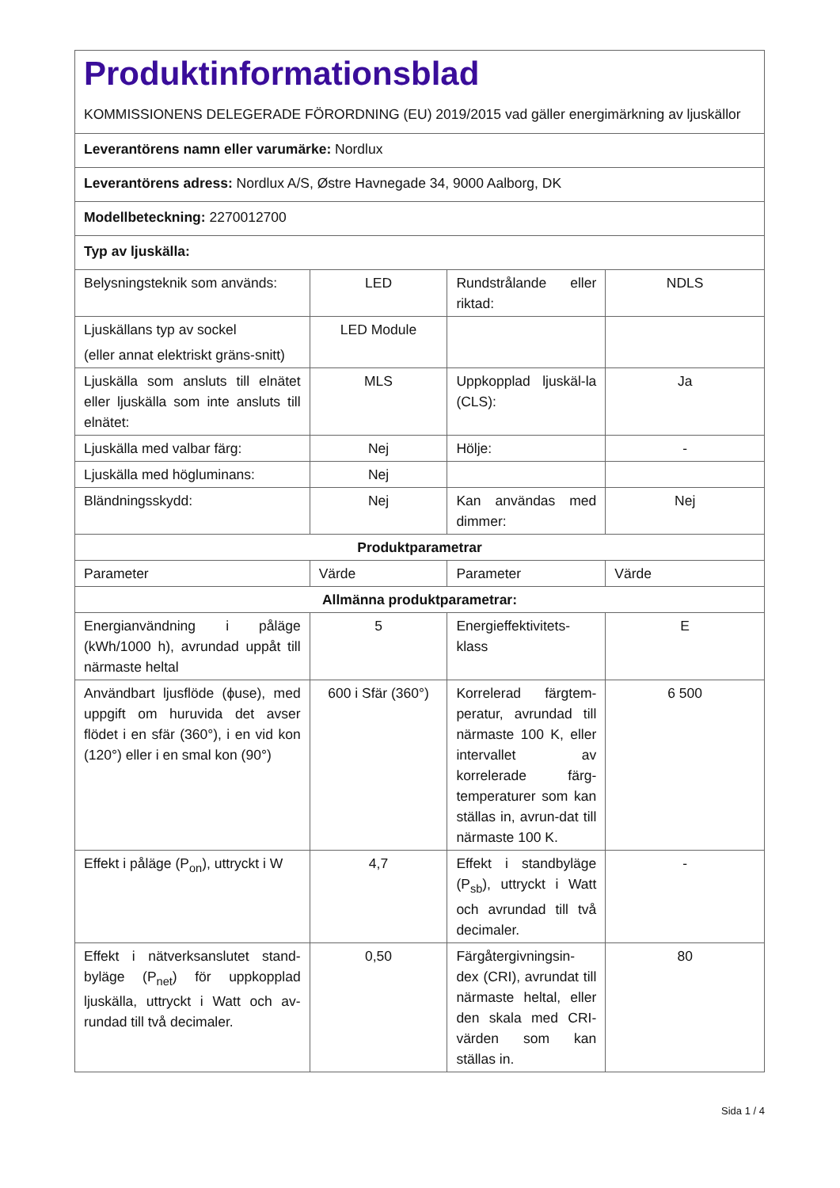| Produktinformationsblad KOMMISSIONENS DELEGERADE FÖRORDNING (EU) 2019/2015 vad gäller energimärkning av ljuskällor | | | |
| Leverantörens namn eller varumärke: Nordlux | | | |
| Leverantörens adress: Nordlux A/S, Østre Havnegade 34, 9000 Aalborg, DK | | | |
| Modellbeteckning: 2270012700 | | | |
| Typ av ljuskälla: | | | |
| Belysningsteknik som används: | LED | Rundstrålande eller riktad: | NDLS |
| Ljuskällans typ av sockel (eller annat elektriskt gräns-snitt) | LED Module | | |
| Ljuskälla som ansluts till elnätet eller ljuskälla som inte ansluts till elnätet: | MLS | Uppkopplad ljuskäl-la (CLS): | Ja |
| Ljuskälla med valbar färg: | Nej | Hölje: | - |
| Ljuskälla med högluminans: | Nej | | |
| Bländningsskydd: | Nej | Kan användas med dimmer: | Nej |
| Produktparametrar | | | |
| Parameter | Värde | Parameter | Värde |
| Allmänna produktparametrar: | | | |
| Energianvändning i påläge (kWh/1000 h), avrundad uppåt till närmaste heltal | 5 | Energieffektivitets-klass | E |
| Användbart ljusflöde (ϕuse), med uppgift om huruvida det avser flödet i en sfär (360°), i en vid kon (120°) eller i en smal kon (90°) | 600 i Sfär (360°) | Korrelerad färgtem-peratur, avrundad till närmaste 100 K, eller intervallet av korrelerade färg-temperaturer som kan ställas in, avrun-dat till närmaste 100 K. | 6 500 |
| Effekt i påläge (P<sub>on</sub>), uttryckt i W | 4,7 | Effekt i standbyläge (P<sub>sb</sub>), uttryckt i Watt och avrundad till två decimaler. | - |
| Effekt i nätverksanslutet stand-byläge (P<sub>net</sub>) för uppkopplad ljuskälla, uttryckt i Watt och av-rundad till två decimaler. | 0,50 | Färgåtergivningsin-dex (CRI), avrundat till närmaste heltal, eller den skala med CRI-värden som kan ställas in. | 80 |
Sida 1 / 4